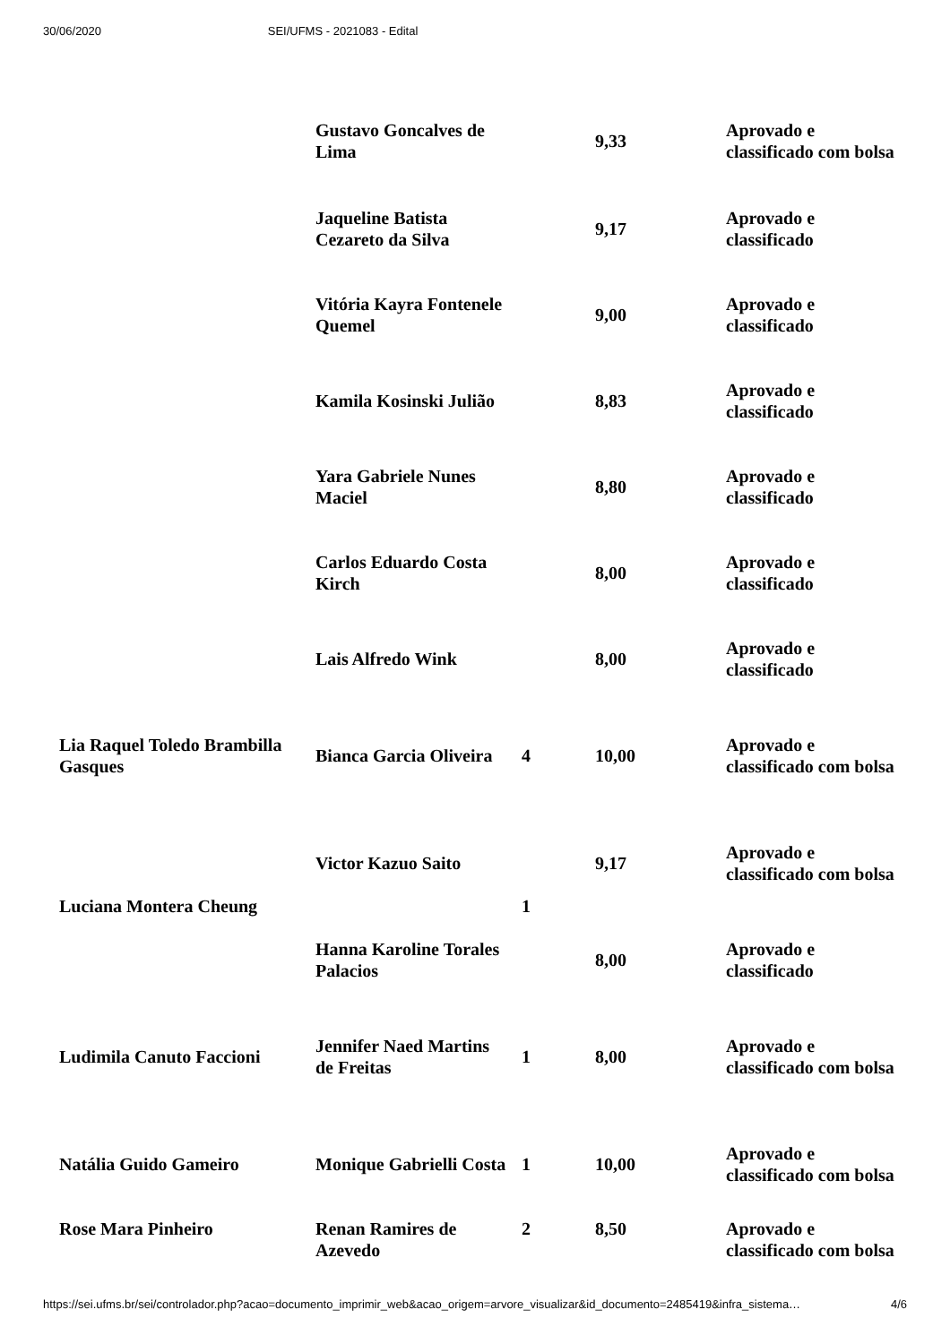30/06/2020 SEI/UFMS - 2021083 - Edital
| | Gustavo Goncalves de Lima | | 9,33 | Aprovado e classificado com bolsa |
| | Jaqueline Batista Cezareto da Silva | | 9,17 | Aprovado e classificado |
| | Vitória Kayra Fontenele Quemel | | 9,00 | Aprovado e classificado |
| | Kamila Kosinski Julião | | 8,83 | Aprovado e classificado |
| | Yara Gabriele Nunes Maciel | | 8,80 | Aprovado e classificado |
| | Carlos Eduardo Costa Kirch | | 8,00 | Aprovado e classificado |
| | Lais Alfredo Wink | | 8,00 | Aprovado e classificado |
| Lia Raquel Toledo Brambilla Gasques | Bianca Garcia Oliveira | 4 | 10,00 | Aprovado e classificado com bolsa |
| Luciana Montera Cheung | Victor Kazuo Saito | 1 | 9,17 | Aprovado e classificado com bolsa |
| | Hanna Karoline Torales Palacios | | 8,00 | Aprovado e classificado |
| Ludimila Canuto Faccioni | Jennifer Naed Martins de Freitas | 1 | 8,00 | Aprovado e classificado com bolsa |
| Natália Guido Gameiro | Monique Gabrielli Costa | 1 | 10,00 | Aprovado e classificado com bolsa |
| Rose Mara Pinheiro | Renan Ramires de Azevedo | 2 | 8,50 | Aprovado e classificado com bolsa |
https://sei.ufms.br/sei/controlador.php?acao=documento_imprimir_web&acao_origem=arvore_visualizar&id_documento=2485419&infra_sistema… 4/6